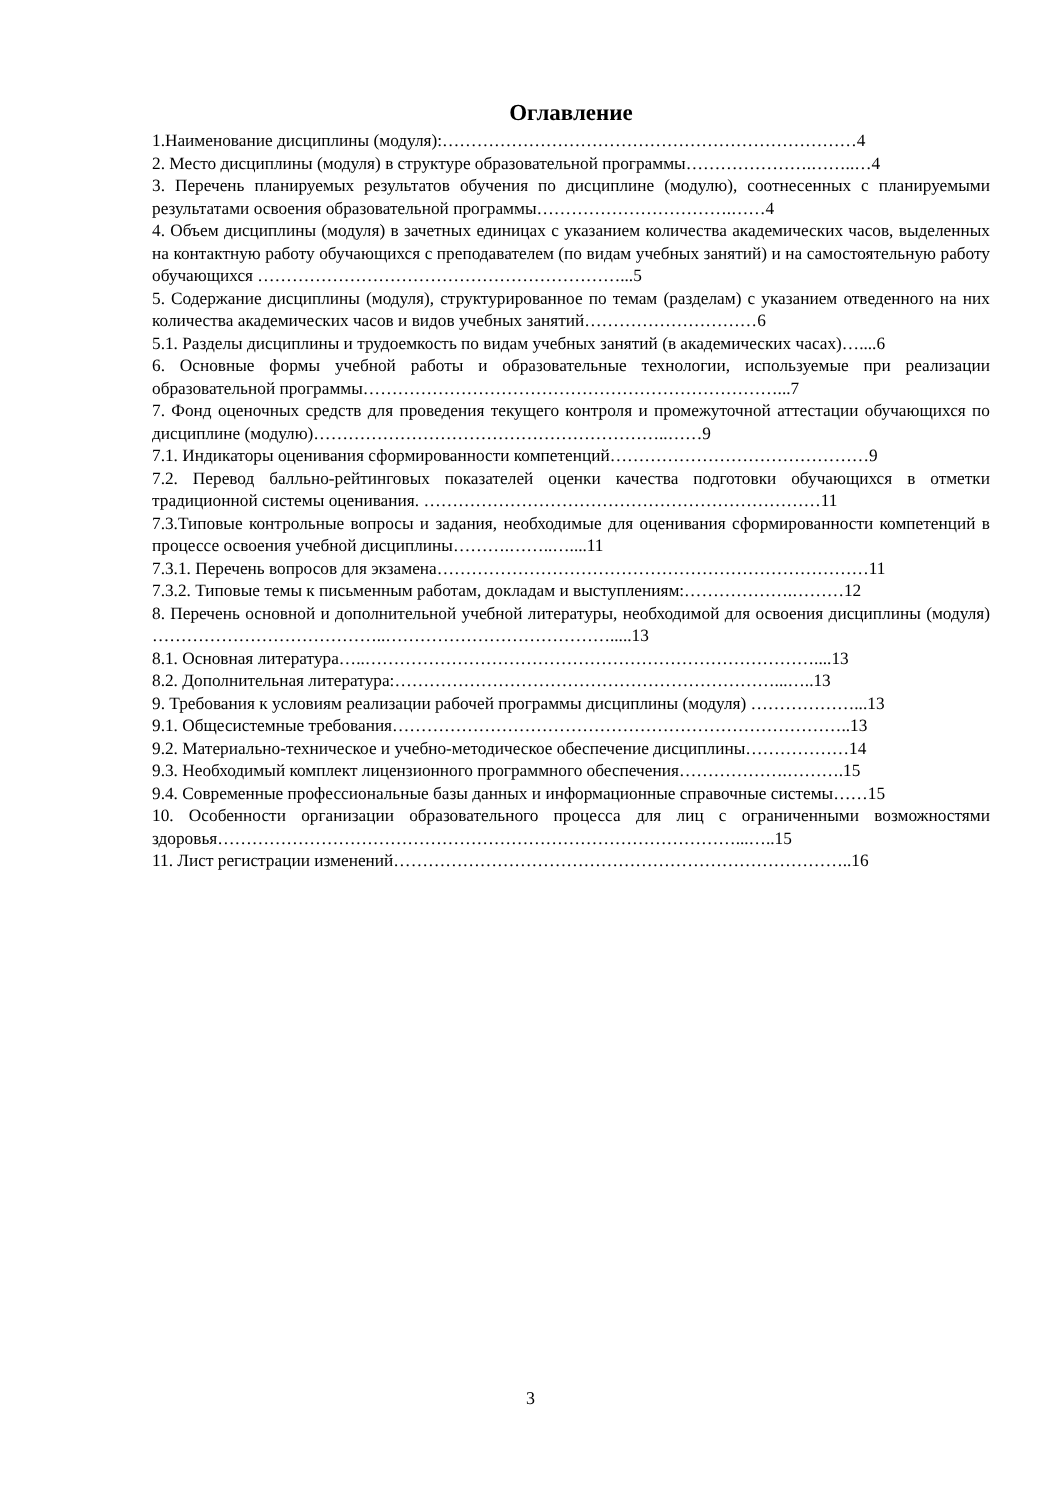Оглавление
1.Наименование дисциплины (модуля):………………………………………………………………4
2. Место дисциплины (модуля) в структуре образовательной программы………………….……..…4
3. Перечень планируемых результатов обучения по дисциплине (модулю), соотнесенных с планируемыми результатами освоения образовательной программы…………………………….……4
4. Объем дисциплины (модуля) в зачетных единицах с указанием количества академических часов, выделенных на контактную работу обучающихся с преподавателем (по видам учебных занятий) и на самостоятельную работу обучающихся ………………………………………………………...5
5. Содержание дисциплины (модуля), структурированное по темам (разделам) с указанием отведенного на них количества академических часов и видов учебных занятий…………………………6
5.1. Разделы дисциплины и трудоемкость по видам учебных занятий (в академических часах)…....6
6. Основные формы учебной работы и образовательные технологии, используемые при реализации образовательной программы………………………………………………………………...7
7. Фонд оценочных средств для проведения текущего контроля и промежуточной аттестации обучающихся по дисциплине (модулю)……………………………………………………..……9
7.1. Индикаторы оценивания сформированности компетенций………………………………………9
7.2. Перевод балльно-рейтинговых показателей оценки качества подготовки обучающихся в отметки традиционной системы оценивания. ……………………………………………………………11
7.3.Типовые контрольные вопросы и задания, необходимые для оценивания сформированности компетенций в процессе освоения учебной дисциплины……….……..…....11
7.3.1. Перечень вопросов для экзамена…………………………………………………………………11
7.3.2. Типовые темы к письменным работам, докладам и выступлениям:……………….………12
8. Перечень основной и дополнительной учебной литературы, необходимой для освоения дисциплины (модуля) …………………………………..………………………………….....13
8.1. Основная литература…..……………………………………………………………………....13
8.2. Дополнительная литература:…………………………………………………………...…..13
9. Требования к условиям реализации рабочей программы дисциплины (модуля) ………………...13
9.1. Общесистемные требования……………………………………………………………………..13
9.2. Материально-техническое и учебно-методическое обеспечение дисциплины………………14
9.3. Необходимый комплект лицензионного программного обеспечения……………….……….15
9.4. Современные профессиональные базы данных и информационные справочные системы……15
10. Особенности организации образовательного процесса для лиц с ограниченными возможностями здоровья………………………………………………………………………………...…..15
11. Лист регистрации изменений……………………………………………………………………..16
3